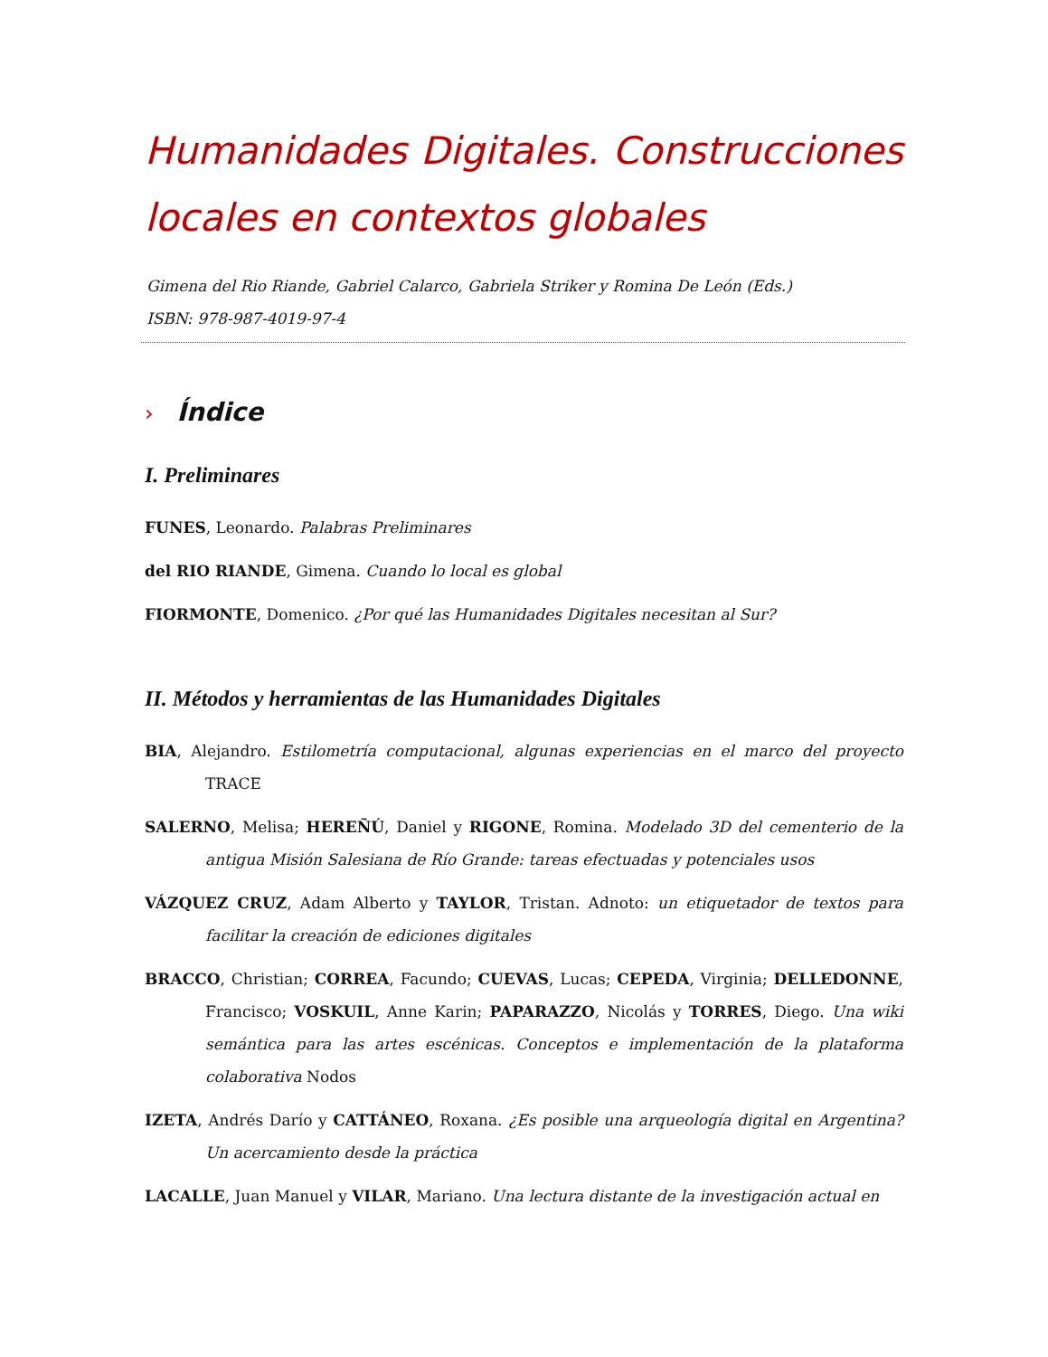Humanidades Digitales. Construcciones locales en contextos globales
Gimena del Rio Riande, Gabriel Calarco, Gabriela Striker y Romina De León (Eds.)
ISBN: 978-987-4019-97-4
› Índice
I. Preliminares
FUNES, Leonardo. Palabras Preliminares
del RIO RIANDE, Gimena. Cuando lo local es global
FIORMONTE, Domenico. ¿Por qué las Humanidades Digitales necesitan al Sur?
II. Métodos y herramientas de las Humanidades Digitales
BIA, Alejandro. Estilometría computacional, algunas experiencias en el marco del proyecto TRACE
SALERNO, Melisa; HEREÑÚ, Daniel y RIGONE, Romina. Modelado 3D del cementerio de la antigua Misión Salesiana de Río Grande: tareas efectuadas y potenciales usos
VÁZQUEZ CRUZ, Adam Alberto y TAYLOR, Tristan. Adnoto: un etiquetador de textos para facilitar la creación de ediciones digitales
BRACCO, Christian; CORREA, Facundo; CUEVAS, Lucas; CEPEDA, Virginia; DELLEDONNE, Francisco; VOSKUIL, Anne Karin; PAPARAZZO, Nicolás y TORRES, Diego. Una wiki semántica para las artes escénicas. Conceptos e implementación de la plataforma colaborativa Nodos
IZETA, Andrés Darío y CATTÁNEO, Roxana. ¿Es posible una arqueología digital en Argentina? Un acercamiento desde la práctica
LACALLE, Juan Manuel y VILAR, Mariano. Una lectura distante de la investigación actual en